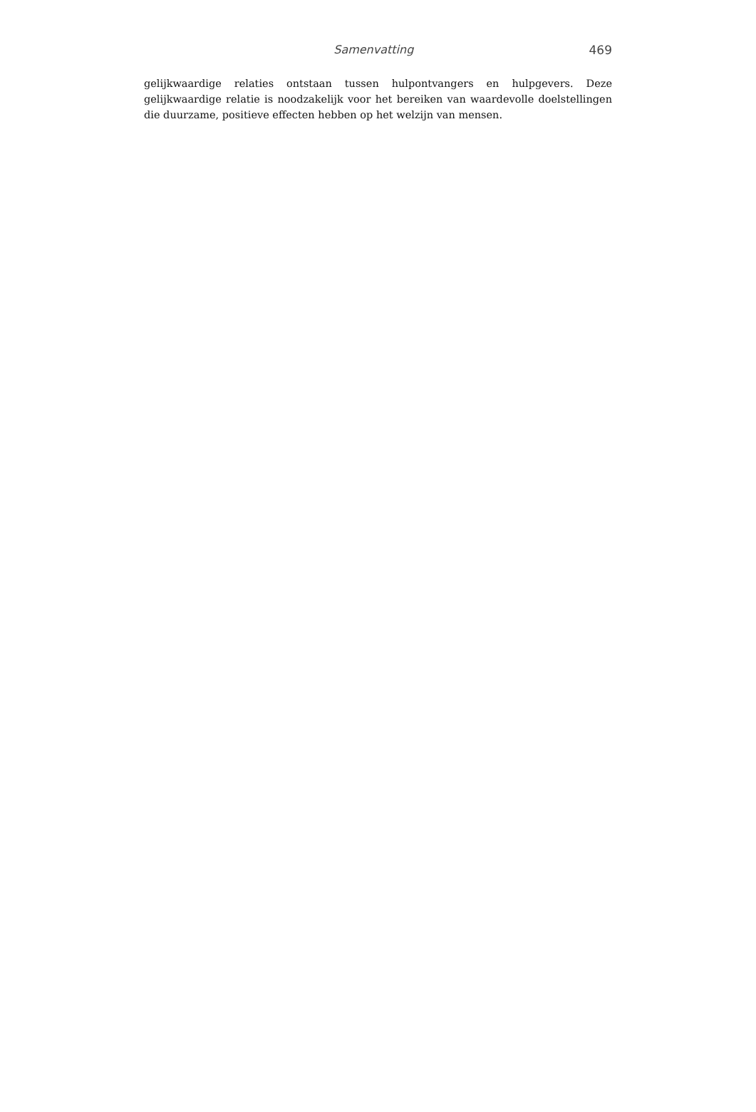Samenvatting 469
gelijkwaardige relaties ontstaan tussen hulpontvangers en hulpgevers. Deze gelijkwaardige relatie is noodzakelijk voor het bereiken van waardevolle doelstellingen die duurzame, positieve effecten hebben op het welzijn van mensen.